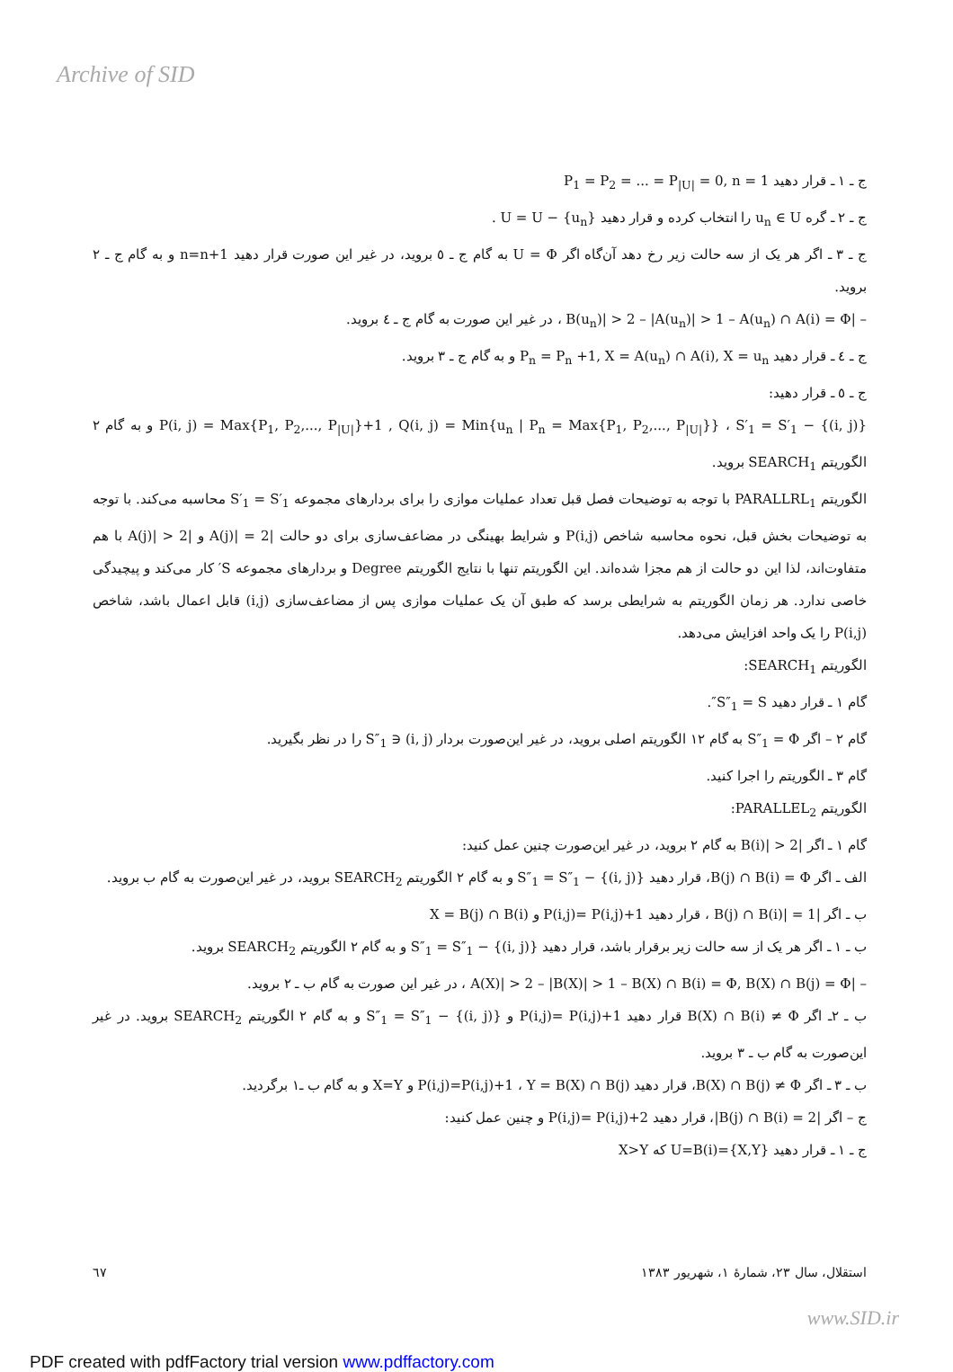Archive of SID
ج ـ ١ ـ قرار دهید P<sub>1</sub> = P<sub>2</sub> = ... = P<sub>|U|</sub> = 0, n = 1
ج ـ ٢ ـ گره u<sub>n</sub> ∈ U را انتخاب کرده و قرار دهید U = U − {u<sub>n</sub>} .
ج ـ ٣ ـ اگر هر یک از سه حالت زیر رخ دهد آن‌گاه اگر U = Φ به گام ج ـ ٥ بروید، در غیر این صورت قرار دهید n=n+1 و به گام ج ـ ٢ بروید.
– |B(u<sub>n</sub>)| > 2 – |A(u<sub>n</sub>)| > 1 – A(u<sub>n</sub>) ∩ A(i) = Φ ، در غیر این صورت به گام ج ـ ٤ بروید.
ج ـ ٤ ـ قرار دهید P<sub>n</sub> = P<sub>n</sub> +1, X = A(u<sub>n</sub>) ∩ A(i), X = u<sub>n</sub> و به گام ج ـ ٣ بروید.
ج ـ ٥ ـ قرار دهید:
P(i, j) = Max{P<sub>1</sub>, P<sub>2</sub>,..., P<sub>|U|</sub>}+1 , Q(i, j) = Min{u<sub>n</sub> | P<sub>n</sub> = Max{P<sub>1</sub>, P<sub>2</sub>,..., P<sub>|U|</sub>}} ، S′<sub>1</sub> = S′<sub>1</sub> − {(i, j)} و به گام ٢ الگوریتم SEARCH<sub>1</sub> بروید.
الگوریتم PARALLRL<sub>1</sub> با توجه به توضیحات فصل قبل تعداد عملیات موازی را برای بردارهای مجموعه S′<sub>1</sub> = S′<sub>1</sub> محاسبه می‌کند. با توجه به توضیحات بخش قبل، نحوه محاسبه شاخص P(i,j) و شرایط بهینگی در مضاعف‌سازی برای دو حالت |A(j)| = 2 و |A(j)| > 2 با هم متفاوت‌اند، لذا این دو حالت از هم مجزا شده‌اند. این الگوریتم تنها با نتایج الگوریتم Degree و بردارهای مجموعه S′ کار می‌کند و پیچیدگی خاصی ندارد. هر زمان الگوریتم به شرایطی برسد که طبق آن یک عملیات موازی پس از مضاعف‌سازی (i,j) قابل اعمال باشد، شاخص P(i,j) را یک واحد افزایش می‌دهد.
الگوریتم SEARCH<sub>1</sub>:
گام ١ ـ قرار دهید S″<sub>1</sub> = S″.
گام ٢ – اگر S″<sub>1</sub> = Φ به گام ١٢ الگوریتم اصلی بروید، در غیر این‌صورت بردار (i, j) ∈ S″<sub>1</sub> را در نظر بگیرید.
گام ٣ ـ الگوریتم را اجرا کنید.
الگوریتم PARALLEL<sub>2</sub>:
گام ١ ـ اگر |B(i)| > 2 به گام ٢ بروید، در غیر این‌صورت چنین عمل کنید:
الف ـ اگر B(j) ∩ B(i) = Φ، قرار دهید S″<sub>1</sub> = S″<sub>1</sub> − {(i, j)} و به گام ٢ الگوریتم SEARCH<sub>2</sub> بروید، در غیر این‌صورت به گام ب بروید.
ب ـ اگر |B(j) ∩ B(i)| = 1 ، قرار دهید P(i,j)= P(i,j)+1 و X = B(j) ∩ B(i)
ب ـ ١ ـ اگر هر یک از سه حالت زیر برقرار باشد، قرار دهید S″<sub>1</sub> = S″<sub>1</sub> − {(i, j)} و به گام ٢ الگوریتم SEARCH<sub>2</sub> بروید.
– |A(X)| > 2 – |B(X)| > 1 – B(X) ∩ B(i) = Φ, B(X) ∩ B(j) = Φ ، در غیر این صورت به گام ب ـ ٢ بروید.
ب ـ ٢ـ اگر B(X) ∩ B(i) ≠ Φ قرار دهید P(i,j)= P(i,j)+1 و S″<sub>1</sub> = S″<sub>1</sub> − {(i, j)} و به گام ٢ الگوریتم SEARCH<sub>2</sub> بروید. در غیر این‌صورت به گام ب ـ ٣ بروید.
ب ـ ٣ ـ اگر B(X) ∩ B(j) ≠ Φ، قرار دهید P(i,j)=P(i,j)+1 ، Y = B(X) ∩ B(j) و X=Y و به گام ب ـ١ برگردید.
ج – اگر |B(j) ∩ B(i) = 2|، قرار دهید P(i,j)= P(i,j)+2 و چنین عمل کنید:
ج ـ ١ ـ قرار دهید U=B(i)={X,Y} که X>Y
استقلال، سال ٢٣، شمارهٔ ١، شهریور ١٣٨٣ ٦٧
www.SID.ir
PDF created with pdfFactory trial version www.pdffactory.com